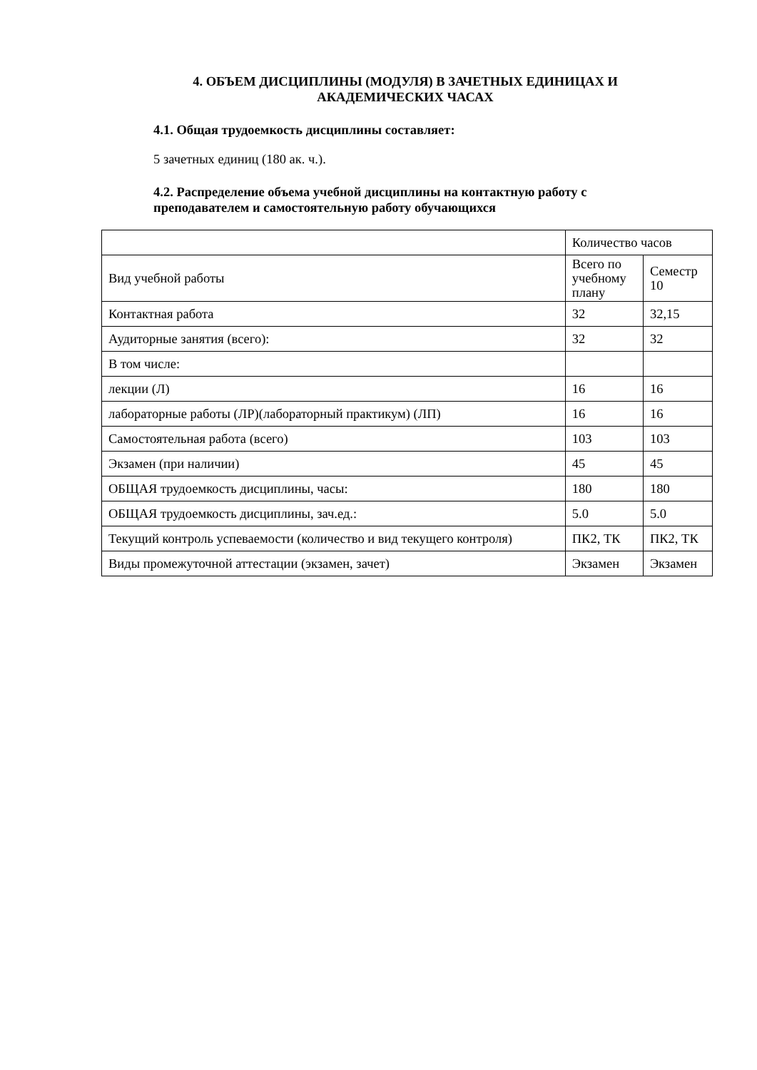4. ОБЪЕМ ДИСЦИПЛИНЫ (МОДУЛЯ) В ЗАЧЕТНЫХ ЕДИНИЦАХ И АКАДЕМИЧЕСКИХ ЧАСАХ
4.1. Общая трудоемкость дисциплины составляет:
5 зачетных единиц (180 ак. ч.).
4.2. Распределение объема учебной дисциплины на контактную работу с преподавателем и самостоятельную работу обучающихся
| | Количество часов | |
| Вид учебной работы | Всего по учебному плану | Семестр 10 |
| Контактная работа | 32 | 32,15 |
| Аудиторные занятия (всего): | 32 | 32 |
| В том числе: | | |
| лекции (Л) | 16 | 16 |
| лабораторные работы (ЛР)(лабораторный практикум) (ЛП) | 16 | 16 |
| Самостоятельная работа (всего) | 103 | 103 |
| Экзамен (при наличии) | 45 | 45 |
| ОБЩАЯ трудоемкость дисциплины, часы: | 180 | 180 |
| ОБЩАЯ трудоемкость дисциплины, зач.ед.: | 5.0 | 5.0 |
| Текущий контроль успеваемости (количество и вид текущего контроля) | ПК2, ТК | ПК2, ТК |
| Виды промежуточной аттестации (экзамен, зачет) | Экзамен | Экзамен |